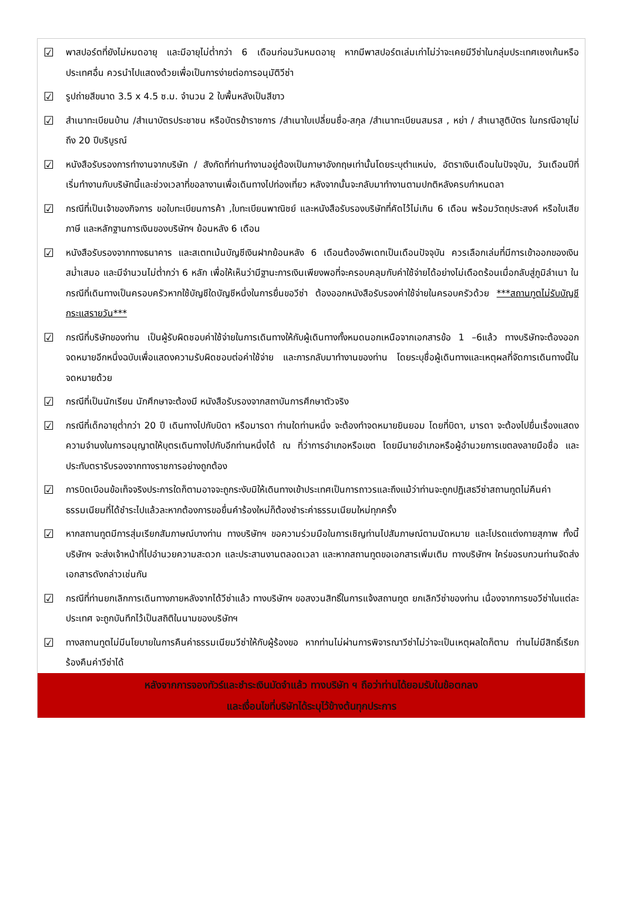☑
พาสปอร์ตที่ยังไม่หมดอายุ และมีอายุไม่ต่ำกว่า 6 เดือนก่อนวันหมดอายุ หากมีพาสปอร์ตเล่มเก่าไม่ว่าจะเคยมีวีซ่าในกลุ่มประเทศเชงเก้นหรือประเทศอื่น ควรนำไปแสดงด้วยเพื่อเป็นการง่ายต่อการอนุมัติวีซ่า
☑
รูปถ่ายสีขนาด 3.5 x 4.5 ซ.ม. จำนวน 2 ใบพื้นหลังเป็นสีขาว
☑
สำเนาทะเบียนบ้าน /สำเนาบัตรประชาชน หรือบัตรข้าราชการ /สำเนาใบเปลี่ยนชื่อ-สกุล /สำเนาทะเบียนสมรส , หย่า / สำเนาสูติบัตร ในกรณีอายุไม่ถึง 20 ปีบริบูรณ์
☑
หนังสือรับรองการทำงานจากบริษัท / สังกัดที่ท่านทำงานอยู่ต้องเป็นภาษาอังกฤษเท่านั้นโดยระบุตำแหน่ง, อัตราเงินเดือนในปัจจุบัน, วันเดือนปีที่เริ่มทำงานกับบริษัทนี้และช่วงเวลาที่ขอลางานเพื่อเดินทางไปท่องเที่ยว หลังจากนั้นจะกลับมาทำงานตามปกติหลังครบกำหนดลา
☑
กรณีที่เป็นเจ้าของกิจการ ขอใบทะเบียนการค้า ,ใบทะเบียนพาณิชย์ และหนังสือรับรองบริษัทที่คัดไว้ไม่เกิน 6 เดือน พร้อมวัตถุประสงค์ หรือใบเสียภาษี และหลักฐานการเงินของบริษัทฯ ย้อนหลัง 6 เดือน
☑
หนังสือรับรองจากทางธนาคาร และสเตทเม้นบัญชีเงินฝากย้อนหลัง 6 เดือนต้องอัพเดทเป็นเดือนปัจจุบัน ควรเลือกเล่มที่มีการเข้าออกของเงินสม่ำเสมอ และมีจำนวนไม่ต่ำกว่า 6 หลัก เพื่อให้เห็นว่ามีฐานะการเงินเพียงพอที่จะครอบคลุมกับค่าใช้จ่ายได้อย่างไม่เดือดร้อนเมื่อกลับสู่ภูมิลำเนา ในกรณีที่เดินทางเป็นครอบครัวหากใช้บัญชีใดบัญชีหนึ่งในการยื่นขอวีซ่า ต้องออกหนังสือรับรองค่าใช้จ่ายในครอบครัวด้วย ***สถานทูตไม่รับบัญชีกระแสรายวัน***
☑
กรณีที่บริษัทของท่าน เป็นผู้รับผิดชอบค่าใช้จ่ายในการเดินทางให้กับผู้เดินทางทั้งหมดนอกเหนือจากเอกสารข้อ 1 –6แล้ว ทางบริษัทจะต้องออกจดหมายอีกหนึ่งฉบับเพื่อแสดงความรับผิดชอบต่อค่าใช้จ่าย และการกลับมาทำงานของท่าน โดยระบุชื่อผู้เดินทางและเหตุผลที่จัดการเดินทางนี้ในจดหมายด้วย
☑
กรณีที่เป็นนักเรียน นักศึกษาจะต้องมี หนังสือรับรองจากสถาบันการศึกษาตัวจริง
☑
กรณีที่เด็กอายุต่ำกว่า 20 ปี เดินทางไปกับบิดา หรือมารดา ท่านใดท่านหนึ่ง จะต้องทำจดหมายยินยอม โดยที่บิดา, มารดา จะต้องไปยื่นเรื่องแสดงความจำนงในการอนุญาตให้บุตรเดินทางไปกับอีกท่านหนึ่งได้ ณ ที่ว่าการอำเภอหรือเขต โดยมีนายอำเภอหรือผู้อำนวยการเขตลงลายมือชื่อ และประทับตรารับรองจากทางราชการอย่างถูกต้อง
☑
การบิดเบือนข้อเท็จจริงประการใดก็ตามอาจจะถูกระงับมิให้เดินทางเข้าประเทศเป็นการถาวรและถึงแม้ว่าท่านจะถูกปฏิเสธวีซ่าสถานทูตไม่คืนค่าธรรมเนียมที่ได้ชำระไปแล้วละหากต้องการขอยื่นคำร้องใหม่ก็ต้องชำระค่าธรรมเนียมใหม่ทุกครั้ง
☑
หากสถานทูตมีการสุ่มเรียกสัมภาษณ์บางท่าน ทางบริษัทฯ ขอความร่วมมือในการเชิญท่านไปสัมภาษณ์ตามนัดหมาย และโปรดแต่งกายสุภาพ ทั้งนี้บริษัทฯ จะส่งเจ้าหน้าที่ไปอำนวยความสะดวก และประสานงานตลอดเวลา และหากสถานทูตขอเอกสารเพิ่มเติม ทางบริษัทฯ ใคร่ขอรบกวนท่านจัดส่งเอกสารดังกล่าวเช่นกัน
☑
กรณีที่ท่านยกเลิกการเดินทางภายหลังจากได้วีซ่าแล้ว ทางบริษัทฯ ขอสงวนสิทธิ์ในการแจ้งสถานทูต ยกเลิกวีซ่าของท่าน เนื่องจากการขอวีซ่าในแต่ละประเทศ จะถูกบันทึกไว้เป็นสถิติในนามของบริษัทฯ
☑
ทางสถานทูตไม่มีนโยบายในการคืนค่าธรรมเนียมวีซ่าให้กับผู้ร้องขอ หากท่านไม่ผ่านการพิจารณาวีซ่าไม่ว่าจะเป็นเหตุผลใดก็ตาม ท่านไม่มีสิทธิ์เรียกร้องคืนค่าวีซ่าได้
หลังจากการจองทัวร์และชำระเงินมัดจำแล้ว ทางบริษัท ฯ ถือว่าท่านได้ยอมรับในข้อตกลง
และเงื่อนไขที่บริษัทได้ระบุไว้ข้างต้นทุกประการ